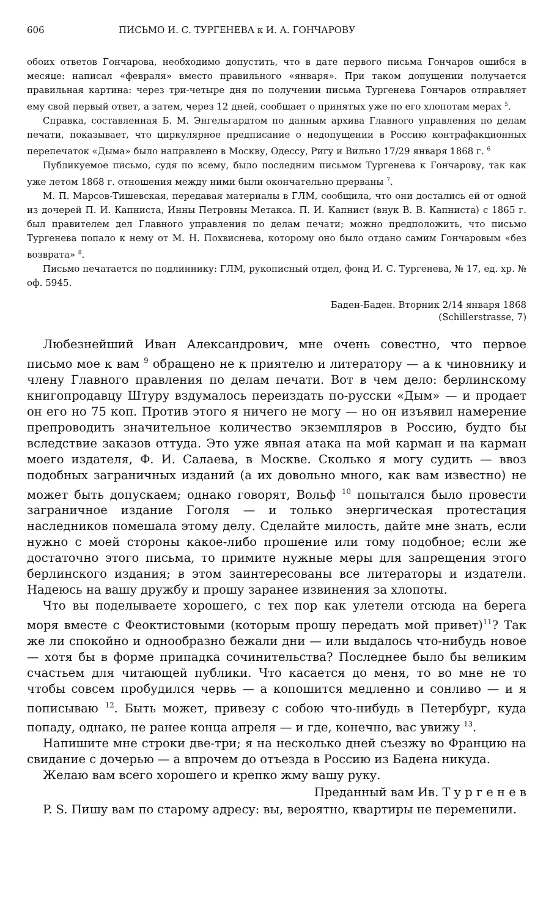606 ПИСЬМО И. С. ТУРГЕНЕВА к И. А. ГОНЧАРОВУ
обоих ответов Гончарова, необходимо допустить, что в дате первого письма Гончаров ошибся в месяце: написал «февраля» вместо правильного «января». При таком допущении получается правильная картина: через три-четыре дня по получении письма Тургенева Гончаров отправляет ему свой первый ответ, а затем, через 12 дней, сообщает о принятых уже по его хлопотам мерах <sup>5</sup>.
Справка, составленная Б. М. Энгельгардтом по данным архива Главного управления по делам печати, показывает, что циркулярное предписание о недопущении в Россию контрафакционных перепечаток «Дыма» было направлено в Москву, Одессу, Ригу и Вильно 17/29 января 1868 г. <sup>6</sup>
Публикуемое письмо, судя по всему, было последним письмом Тургенева к Гончарову, так как уже летом 1868 г. отношения между ними были окончательно прерваны <sup>7</sup>.
М. П. Марсов-Тишевская, передавая материалы в ГЛМ, сообщила, что они достались ей от одной из дочерей П. И. Капниста, Инны Петровны Метакса. П. И. Капнист (внук В. В. Капниста) с 1865 г. был правителем дел Главного управления по делам печати; можно предположить, что письмо Тургенева попало к нему от М. Н. Похвиснева, которому оно было отдано самим Гончаровым «без возврата» <sup>8</sup>.
Письмо печатается по подлиннику: ГЛМ, рукописный отдел, фонд И. С. Тургенева, № 17, ед. хр. № оф. 5945.
Баден-Баден. Вторник 2/14 января 1868
(Schillerstrasse, 7)
Любезнейший Иван Александрович, мне очень совестно, что первое письмо мое к вам <sup>9</sup> обращено не к приятелю и литератору — а к чиновнику и члену Главного правления по делам печати. Вот в чем дело: берлинскому книгопродавцу Штуру вздумалось переиздать по-русски «Дым» — и продает он его но 75 коп. Против этого я ничего не могу — но он изъявил намерение препроводить значительное количество экземпляров в Россию, будто бы вследствие заказов оттуда. Это уже явная атака на мой карман и на карман моего издателя, Ф. И. Салаева, в Москве. Сколько я могу судить — ввоз подобных заграничных изданий (а их довольно много, как вам известно) не может быть допускаем; однако говорят, Вольф <sup>10</sup> попытался было провести заграничное издание Гоголя — и только энергическая протестация наследников помешала этому делу. Сделайте милость, дайте мне знать, если нужно с моей стороны какое-либо прошение или тому подобное; если же достаточно этого письма, то примите нужные меры для запрещения этого берлинского издания; в этом заинтересованы все литераторы и издатели. Надеюсь на вашу дружбу и прошу заранее извинения за хлопоты.
Что вы поделываете хорошего, с тех пор как улетели отсюда на берега моря вместе с Феоктистовыми (которым прошу передать мой привет)<sup>11</sup>? Так же ли спокойно и однообразно бежали дни — или выдалось что-нибудь новое — хотя бы в форме припадка сочинительства? Последнее было бы великим счастьем для читающей публики. Что касается до меня, то во мне не то чтобы совсем пробудился червь — а копошится медленно и сонливо — и я пописываю <sup>12</sup>. Быть может, привезу с собою что-нибудь в Петербург, куда попаду, однако, не ранее конца апреля — и где, конечно, вас увижу <sup>13</sup>.
Напишите мне строки две-три; я на несколько дней съезжу во Францию на свидание с дочерью — а впрочем до отъезда в Россию из Бадена никуда.
Желаю вам всего хорошего и крепко жму вашу руку.
Преданный вам Ив. Т у р г е н е в
P. S. Пишу вам по старому адресу: вы, вероятно, квартиры не переменили.